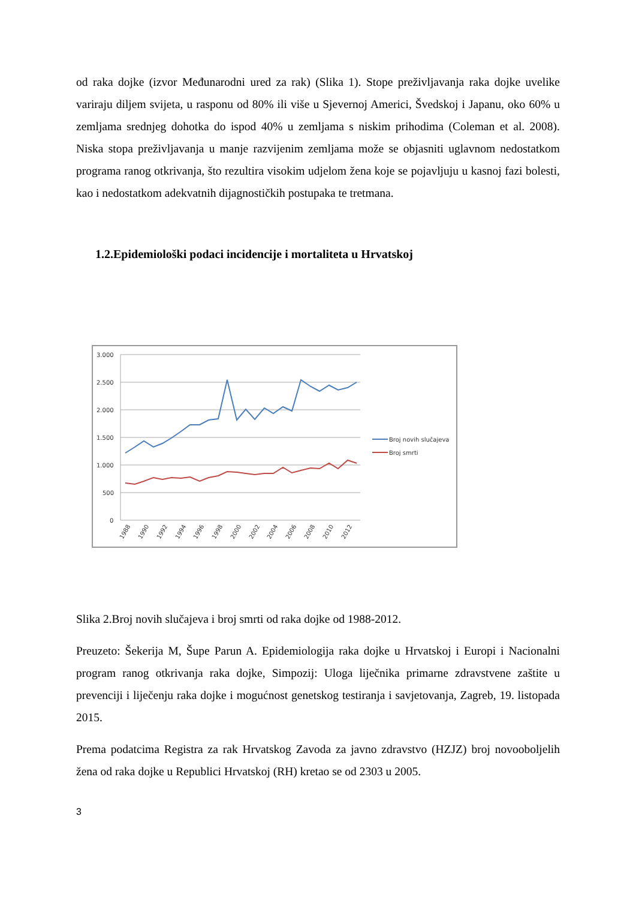od raka dojke (izvor Međunarodni ured za rak) (Slika 1). Stope preživljavanja raka dojke uvelike variraju diljem svijeta, u rasponu od 80% ili više u Sjevernoj Americi, Švedskoj i Japanu, oko 60% u zemljama srednjeg dohotka do ispod 40% u zemljama s niskim prihodima (Coleman et al. 2008). Niska stopa preživljavanja u manje razvijenim zemljama može se objasniti uglavnom nedostatkom programa ranog otkrivanja, što rezultira visokim udjelom žena koje se pojavljuju u kasnoj fazi bolesti, kao i nedostatkom adekvatnih dijagnostičkih postupaka te tretmana.
1.2.Epidemiološki podaci incidencije i mortaliteta u Hrvatskoj
3.000
2.500
2.000
1.500
1.000
500
0
Broj novih slučajeva
Broj smrti
1988
1990
1992
1994
1996
1998
2000
2002
2004
2006
2008
2010
2012
Slika 2.Broj novih slučajeva i broj smrti od raka dojke od 1988-2012.
Preuzeto: Šekerija M, Šupe Parun A. Epidemiologija raka dojke u Hrvatskoj i Europi i Nacionalni program ranog otkrivanja raka dojke, Simpozij: Uloga liječnika primarne zdravstvene zaštite u prevenciji i liječenju raka dojke i mogućnost genetskog testiranja i savjetovanja, Zagreb, 19. listopada 2015.
Prema podatcima Registra za rak Hrvatskog Zavoda za javno zdravstvo (HZJZ) broj novooboljelih žena od raka dojke u Republici Hrvatskoj (RH) kretao se od 2303 u 2005.
3